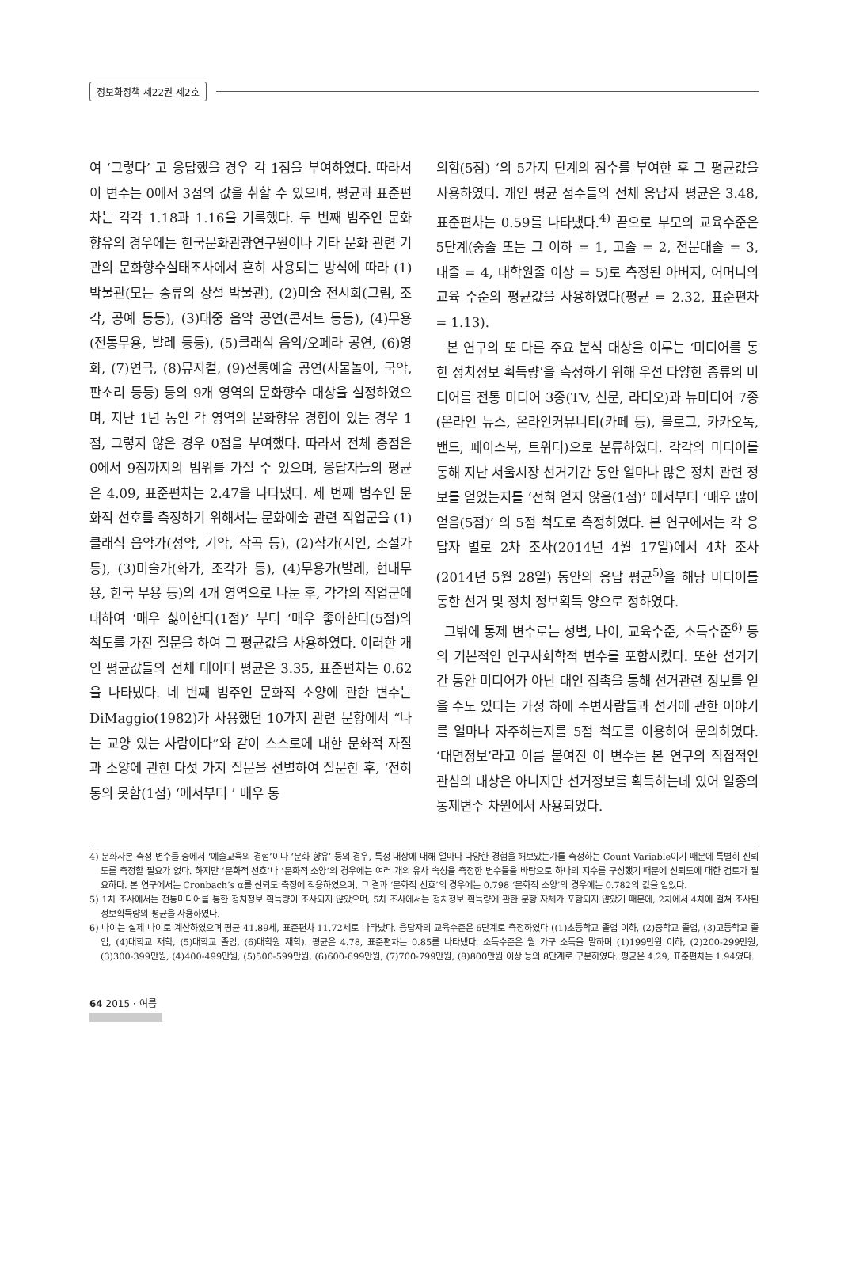정보화정책 제22권 제2호
여 ‘그렇다’ 고 응답했을 경우 각 1점을 부여하였다. 따라서 이 변수는 0에서 3점의 값을 취할 수 있으며, 평균과 표준편차는 각각 1.18과 1.16을 기록했다. 두 번째 범주인 문화 향유의 경우에는 한국문화관광연구원이나 기타 문화 관련 기관의 문화향수실태조사에서 흔히 사용되는 방식에 따라 (1)박물관(모든 종류의 상설 박물관), (2)미술 전시회(그림, 조각, 공예 등등), (3)대중 음악 공연(콘서트 등등), (4)무용(전통무용, 발레 등등), (5)클래식 음악/오페라 공연, (6)영화, (7)연극, (8)뮤지컬, (9)전통예술 공연(사물놀이, 국악, 판소리 등등) 등의 9개 영역의 문화향수 대상을 설정하였으며, 지난 1년 동안 각 영역의 문화향유 경험이 있는 경우 1점, 그렇지 않은 경우 0점을 부여했다. 따라서 전체 총점은 0에서 9점까지의 범위를 가질 수 있으며, 응답자들의 평균은 4.09, 표준편차는 2.47을 나타냈다. 세 번째 범주인 문화적 선호를 측정하기 위해서는 문화예술 관련 직업군을 (1)클래식 음악가(성악, 기악, 작곡 등), (2)작가(시인, 소설가 등), (3)미술가(화가, 조각가 등), (4)무용가(발레, 현대무용, 한국 무용 등)의 4개 영역으로 나눈 후, 각각의 직업군에 대하여 ‘매우 싫어한다(1점)’ 부터 ‘매우 좋아한다(5점)의 척도를 가진 질문을 하여 그 평균값을 사용하였다. 이러한 개인 평균값들의 전체 데이터 평균은 3.35, 표준편차는 0.62을 나타냈다. 네 번째 범주인 문화적 소양에 관한 변수는 DiMaggio(1982)가 사용했던 10가지 관련 문항에서 “나는 교양 있는 사람이다”와 같이 스스로에 대한 문화적 자질과 소양에 관한 다섯 가지 질문을 선별하여 질문한 후, ‘전혀 동의 못함(1점) ‘에서부터 ’ 매우 동
의함(5점) ‘의 5가지 단계의 점수를 부여한 후 그 평균값을 사용하였다. 개인 평균 점수들의 전체 응답자 평균은 3.48, 표준편차는 0.59를 나타냈다.<sup>4)</sup> 끝으로 부모의 교육수준은 5단계(중졸 또는 그 이하 = 1, 고졸 = 2, 전문대졸 = 3, 대졸 = 4, 대학원졸 이상 = 5)로 측정된 아버지, 어머니의 교육 수준의 평균값을 사용하였다(평균 = 2.32, 표준편차 = 1.13).
본 연구의 또 다른 주요 분석 대상을 이루는 ‘미디어를 통한 정치정보 획득량’을 측정하기 위해 우선 다양한 종류의 미디어를 전통 미디어 3종(TV, 신문, 라디오)과 뉴미디어 7종(온라인 뉴스, 온라인커뮤니티(카페 등), 블로그, 카카오톡, 밴드, 페이스북, 트위터)으로 분류하였다. 각각의 미디어를 통해 지난 서울시장 선거기간 동안 얼마나 많은 정치 관련 정보를 얻었는지를 ‘전혀 얻지 않음(1점)’ 에서부터 ‘매우 많이 얻음(5점)’ 의 5점 척도로 측정하였다. 본 연구에서는 각 응답자 별로 2차 조사(2014년 4월 17일)에서 4차 조사(2014년 5월 28일) 동안의 응답 평균<sup>5)</sup>을 해당 미디어를 통한 선거 및 정치 정보획득 양으로 정하였다.
그밖에 통제 변수로는 성별, 나이, 교육수준, 소득수준<sup>6)</sup> 등의 기본적인 인구사회학적 변수를 포함시켰다. 또한 선거기간 동안 미디어가 아닌 대인 접촉을 통해 선거관련 정보를 얻을 수도 있다는 가정 하에 주변사람들과 선거에 관한 이야기를 얼마나 자주하는지를 5점 척도를 이용하여 문의하였다. ‘대면정보’라고 이름 붙여진 이 변수는 본 연구의 직접적인 관심의 대상은 아니지만 선거정보를 획득하는데 있어 일종의 통제변수 차원에서 사용되었다.
4) 문화자본 측정 변수들 중에서 ‘예술교육의 경험’이나 ‘문화 향유’ 등의 경우, 특정 대상에 대해 얼마나 다양한 경험을 해보았는가를 측정하는 Count Variable이기 때문에 특별히 신뢰도를 측정할 필요가 없다. 하지만 ‘문화적 선호’나 ‘문화적 소양’의 경우에는 여러 개의 유사 속성을 측정한 변수들을 바탕으로 하나의 지수를 구성했기 때문에 신뢰도에 대한 검토가 필요하다. 본 연구에서는 Cronbach’s α를 신뢰도 측정에 적용하였으며, 그 결과 ‘문화적 선호’의 경우에는 0.798 ‘문화적 소양’의 경우에는 0.782의 값을 얻었다.
5) 1차 조사에서는 전통미디어를 통한 정치정보 획득량이 조사되지 않았으며, 5차 조사에서는 정치정보 획득량에 관한 문항 자체가 포함되지 않았기 때문에, 2차에서 4차에 걸쳐 조사된 정보획득량의 평균을 사용하였다.
6) 나이는 실제 나이로 계산하였으며 평균 41.89세, 표준편차 11.72세로 나타났다. 응답자의 교육수준은 6단계로 측정하였다 ((1)초등학교 졸업 이하, (2)중학교 졸업, (3)고등학교 졸업, (4)대학교 재학, (5)대학교 졸업, (6)대학원 재학). 평균은 4.78, 표준편차는 0.85를 나타냈다. 소득수준은 월 가구 소득을 말하며 (1)199만원 이하, (2)200-299만원, (3)300-399만원, (4)400-499만원, (5)500-599만원, (6)600-699만원, (7)700-799만원, (8)800만원 이상 등의 8단계로 구분하였다. 평균은 4.29, 표준편차는 1.94였다.
64 2015 · 여름